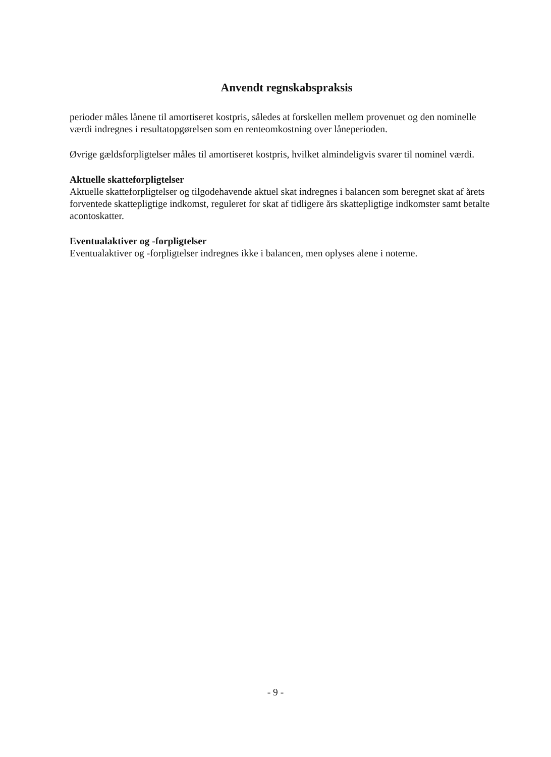Anvendt regnskabspraksis
perioder måles lånene til amortiseret kostpris, således at forskellen mellem provenuet og den nominelle værdi indregnes i resultatopgørelsen som en renteomkostning over låneperioden.
Øvrige gældsforpligtelser måles til amortiseret kostpris, hvilket almindeligvis svarer til nominel værdi.
Aktuelle skatteforpligtelser
Aktuelle skatteforpligtelser og tilgodehavende aktuel skat indregnes i balancen som beregnet skat af årets forventede skattepligtige indkomst, reguleret for skat af tidligere års skattepligtige indkomster samt betalte acontoskatter.
Eventualaktiver og -forpligtelser
Eventualaktiver og -forpligtelser indregnes ikke i balancen, men oplyses alene i noterne.
- 9 -